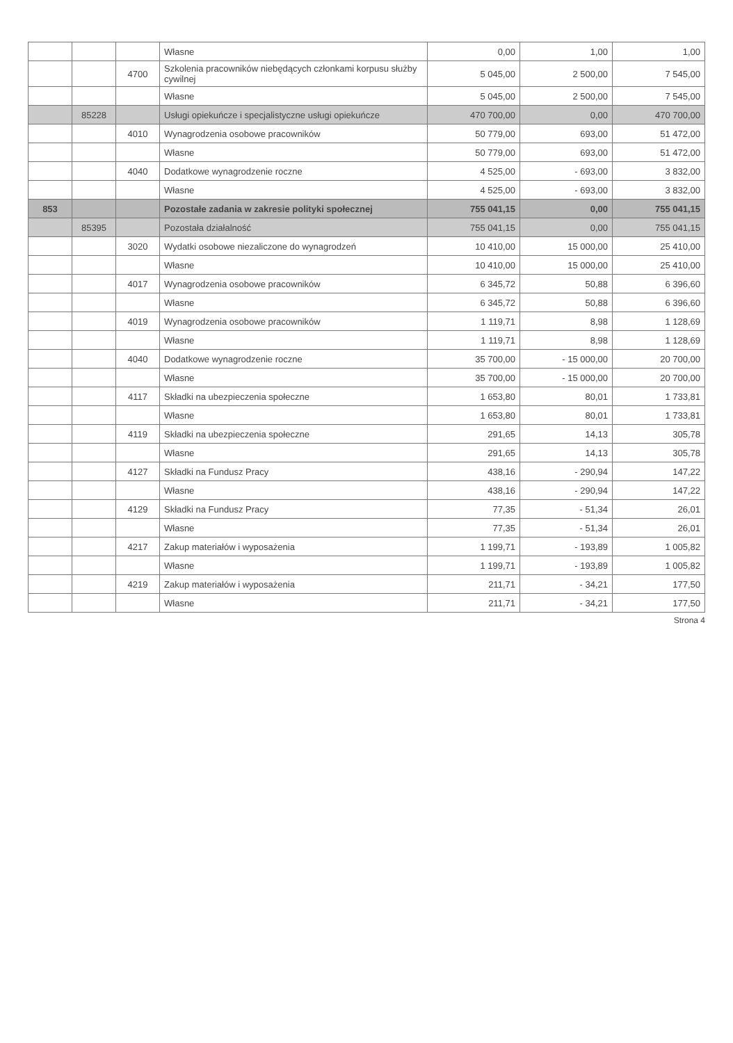| | | | Własne | 0,00 | 1,00 | 1,00 |
| | | 4700 | Szkolenia pracowników niebędących członkami korpusu służby cywilnej | 5 045,00 | 2 500,00 | 7 545,00 |
| | | | Własne | 5 045,00 | 2 500,00 | 7 545,00 |
| | 85228 | | Usługi opiekuńcze i specjalistyczne usługi opiekuńcze | 470 700,00 | 0,00 | 470 700,00 |
| | | 4010 | Wynagrodzenia osobowe pracowników | 50 779,00 | 693,00 | 51 472,00 |
| | | | Własne | 50 779,00 | 693,00 | 51 472,00 |
| | | 4040 | Dodatkowe wynagrodzenie roczne | 4 525,00 | - 693,00 | 3 832,00 |
| | | | Własne | 4 525,00 | - 693,00 | 3 832,00 |
| 853 | | | Pozostałe zadania w zakresie polityki społecznej | 755 041,15 | 0,00 | 755 041,15 |
| | 85395 | | Pozostała działalność | 755 041,15 | 0,00 | 755 041,15 |
| | | 3020 | Wydatki osobowe niezaliczone do wynagrodzeń | 10 410,00 | 15 000,00 | 25 410,00 |
| | | | Własne | 10 410,00 | 15 000,00 | 25 410,00 |
| | | 4017 | Wynagrodzenia osobowe pracowników | 6 345,72 | 50,88 | 6 396,60 |
| | | | Własne | 6 345,72 | 50,88 | 6 396,60 |
| | | 4019 | Wynagrodzenia osobowe pracowników | 1 119,71 | 8,98 | 1 128,69 |
| | | | Własne | 1 119,71 | 8,98 | 1 128,69 |
| | | 4040 | Dodatkowe wynagrodzenie roczne | 35 700,00 | - 15 000,00 | 20 700,00 |
| | | | Własne | 35 700,00 | - 15 000,00 | 20 700,00 |
| | | 4117 | Składki na ubezpieczenia społeczne | 1 653,80 | 80,01 | 1 733,81 |
| | | | Własne | 1 653,80 | 80,01 | 1 733,81 |
| | | 4119 | Składki na ubezpieczenia społeczne | 291,65 | 14,13 | 305,78 |
| | | | Własne | 291,65 | 14,13 | 305,78 |
| | | 4127 | Składki na Fundusz Pracy | 438,16 | - 290,94 | 147,22 |
| | | | Własne | 438,16 | - 290,94 | 147,22 |
| | | 4129 | Składki na Fundusz Pracy | 77,35 | - 51,34 | 26,01 |
| | | | Własne | 77,35 | - 51,34 | 26,01 |
| | | 4217 | Zakup materiałów i wyposażenia | 1 199,71 | - 193,89 | 1 005,82 |
| | | | Własne | 1 199,71 | - 193,89 | 1 005,82 |
| | | 4219 | Zakup materiałów i wyposażenia | 211,71 | - 34,21 | 177,50 |
| | | | Własne | 211,71 | - 34,21 | 177,50 |
Strona 4